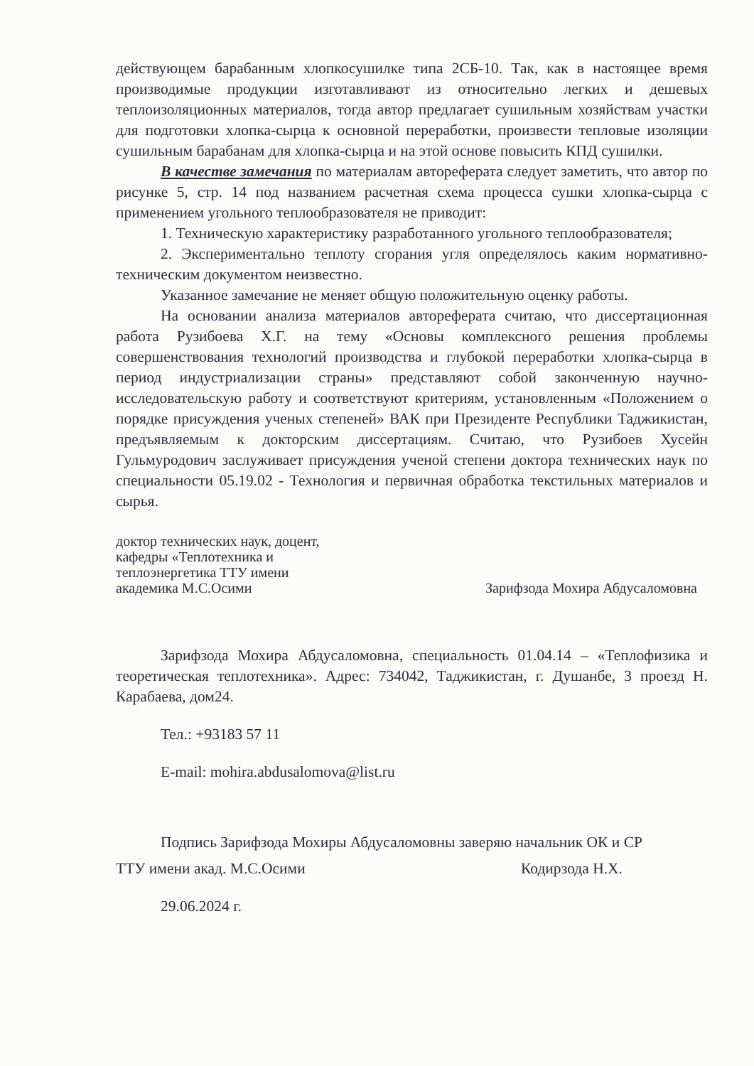действующем барабанным хлопкосушилке типа 2СБ-10. Так, как в настоящее время производимые продукции изготавливают из относительно легких и дешевых теплоизоляционных материалов, тогда автор предлагает сушильным хозяйствам участки для подготовки хлопка-сырца к основной переработки, произвести тепловые изоляции сушильным барабанам для хлопка-сырца и на этой основе повысить КПД сушилки.
В качестве замечания по материалам автореферата следует заметить, что автор по рисунке 5, стр. 14 под названием расчетная схема процесса сушки хлопка-сырца с применением угольного теплообразователя не приводит:
1. Техническую характеристику разработанного угольного теплообразователя;
2. Экспериментально теплоту сгорания угля определялось каким нормативно-техническим документом неизвестно.
Указанное замечание не меняет общую положительную оценку работы.
На основании анализа материалов автореферата считаю, что диссертационная работа Рузибоева Х.Г. на тему «Основы комплексного решения проблемы совершенствования технологий производства и глубокой переработки хлопка-сырца в период индустриализации страны» представляют собой законченную научно-исследовательскую работу и соответствуют критериям, установленным «Положением о порядке присуждения ученых степеней» ВАК при Президенте Республики Таджикистан, предъявляемым к докторским диссертациям. Считаю, что Рузибоев Хусейн Гульмуродович заслуживает присуждения ученой степени доктора технических наук по специальности 05.19.02 - Технология и первичная обработка текстильных материалов и сырья.
доктор технических наук, доцент,
кафедры «Теплотехника и
теплоэнергетика ТТУ имени
академика М.С.Осими
Зарифзода Мохира Абдусаломовна
Зарифзода Мохира Абдусаломовна, специальность 01.04.14 – «Теплофизика и теоретическая теплотехника». Адрес: 734042, Таджикистан, г. Душанбе, 3 проезд Н. Карабаева, дом24.
Тел.: +93183 57 11
E-mail: mohira.abdusalomova@list.ru
Подпись Зарифзода Мохиры Абдусаломовны заверяю начальник ОК и СР
ТТУ имени акад. М.С.Осими Кодирзода Н.Х.
29.06.2024 г.